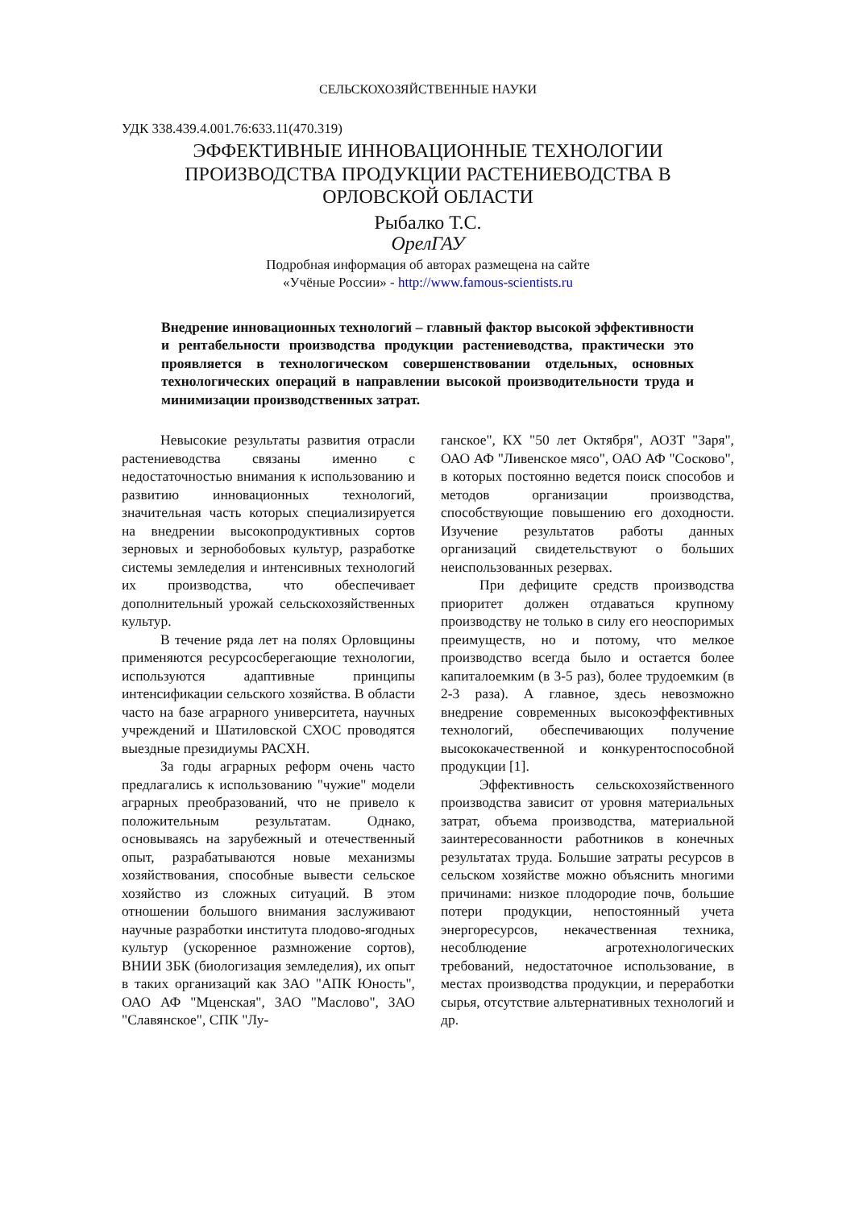СЕЛЬСКОХОЗЯЙСТВЕННЫЕ НАУКИ
УДК 338.439.4.001.76:633.11(470.319)
ЭФФЕКТИВНЫЕ ИННОВАЦИОННЫЕ ТЕХНОЛОГИИ
ПРОИЗВОДСТВА ПРОДУКЦИИ РАСТЕНИЕВОДСТВА В
ОРЛОВСКОЙ ОБЛАСТИ
Рыбалко Т.С.
ОрелГАУ
Подробная информация об авторах размещена на сайте
«Учёные России» - http://www.famous-scientists.ru
Внедрение инновационных технологий – главный фактор высокой эффективности и рентабельности производства продукции растениеводства, практически это проявляется в технологическом совершенствовании отдельных, основных технологических операций в направлении высокой производительности труда и минимизации производственных затрат.
Невысокие результаты развития отрасли растениеводства связаны именно с недостаточностью внимания к использованию и развитию инновационных технологий, значительная часть которых специализируется на внедрении высокопродуктивных сортов зерновых и зернобобовых культур, разработке системы земледелия и интенсивных технологий их производства, что обеспечивает дополнительный урожай сельскохозяйственных культур.
В течение ряда лет на полях Орловщины применяются ресурсосберегающие технологии, используются адаптивные принципы интенсификации сельского хозяйства. В области часто на базе аграрного университета, научных учреждений и Шатиловской СХОС проводятся выездные президиумы РАСХН.
За годы аграрных реформ очень часто предлагались к использованию "чужие" модели аграрных преобразований, что не привело к положительным результатам. Однако, основываясь на зарубежный и отечественный опыт, разрабатываются новые механизмы хозяйствования, способные вывести сельское хозяйство из сложных ситуаций. В этом отношении большого внимания заслуживают научные разработки института плодово-ягодных культур (ускоренное размножение сортов), ВНИИ ЗБК (биологизация земледелия), их опыт в таких организаций как ЗАО "АПК Юность", ОАО АФ "Мценская", ЗАО "Маслово", ЗАО "Славянское", СПК "Лу-
ганское", КХ "50 лет Октября", АОЗТ "Заря", ОАО АФ "Ливенское мясо", ОАО АФ "Сосково", в которых постоянно ведется поиск способов и методов организации производства, способствующие повышению его доходности. Изучение результатов работы данных организаций свидетельствуют о больших неиспользованных резервах.
При дефиците средств производства приоритет должен отдаваться крупному производству не только в силу его неоспоримых преимуществ, но и потому, что мелкое производство всегда было и остается более капиталоемким (в 3-5 раз), более трудоемким (в 2-3 раза). А главное, здесь невозможно внедрение современных высокоэффективных технологий, обеспечивающих получение высококачественной и конкурентоспособной продукции [1].
Эффективность сельскохозяйственного производства зависит от уровня материальных затрат, объема производства, материальной заинтересованности работников в конечных результатах труда. Большие затраты ресурсов в сельском хозяйстве можно объяснить многими причинами: низкое плодородие почв, большие потери продукции, непостоянный учета энергоресурсов, некачественная техника, несоблюдение агротехнологических требований, недостаточное использование, в местах производства продукции, и переработки сырья, отсутствие альтернативных технологий и др.